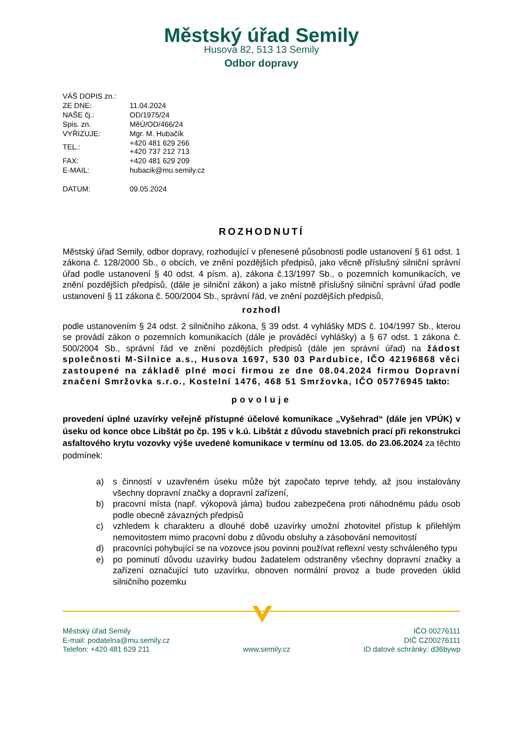Městský úřad Semily
Husova 82, 513 13 Semily
Odbor dopravy
| VÁŠ DOPIS zn.: | |
| ZE DNE: | 11.04.2024 |
| NAŠE čj.: | OD/1975/24 |
| Spis. zn. | MěÚ/OD/466/24 |
| VYŘIZUJE: | Mgr. M. Hubačík |
| TEL.: | +420 481 629 266 +420 737 212 713 |
| FAX: | +420 481 629 209 |
| E-MAIL: | hubacik@mu.semily.cz |
| DATUM: | 09.05.2024 |
ROZHODNUTÍ
Městský úřad Semily, odbor dopravy, rozhodující v přenesené působnosti podle ustanovení § 61 odst. 1 zákona č. 128/2000 Sb., o obcích, ve znění pozdějších předpisů, jako věcně příslušný silniční správní úřad podle ustanovení § 40 odst. 4 písm. a), zákona č.13/1997 Sb., o pozemních komunikacích, ve znění pozdějších předpisů, (dále je silniční zákon) a jako místně příslušný silniční správní úřad podle ustanovení § 11 zákona č. 500/2004 Sb., správní řád, ve znění pozdějších předpisů,
rozhodl
podle ustanovením § 24 odst. 2 silničního zákona, § 39 odst. 4 vyhlášky MDS č. 104/1997 Sb., kterou se provádí zákon o pozemních komunikacích (dále je prováděcí vyhlášky) a § 67 odst. 1 zákona č. 500/2004 Sb., správní řád ve znění pozdějších předpisů (dále jen správní úřad) na žádost společnosti M-Silnice a.s., Husova 1697, 530 03 Pardubice, IČO 42196868 věci zastoupené na základě plné moci firmou ze dne 08.04.2024 firmou Dopravní značení Smržovka s.r.o., Kostelní 1476, 468 51 Smržovka, IČO 05776945 takto:
povoluje
provedení úplné uzavírky veřejně přístupné účelové komunikace „Vyšehrad“ (dále jen VPÚK) v úseku od konce obce Libštát po čp. 195 v k.ú. Libštát z důvodu stavebních prací při rekonstrukci asfaltového krytu vozovky výše uvedené komunikace v termínu od 13.05. do 23.06.2024 za těchto podmínek:
a) s činností v uzavřeném úseku může být započato teprve tehdy, až jsou instalovány všechny dopravní značky a dopravní zařízení,
b) pracovní místa (např. výkopová jáma) budou zabezpečena proti náhodnému pádu osob podle obecně závazných předpisů
c) vzhledem k charakteru a dlouhé době uzavírky umožní zhotovitel přístup k přilehlým nemovitostem mimo pracovní dobu z důvodu obsluhy a zásobování nemovitostí
d) pracovníci pohybující se na vozovce jsou povinni používat reflexní vesty schváleného typu
e) po pominutí důvodu uzavírky budou žadatelem odstraněny všechny dopravní značky a zařízení označující tuto uzavírku, obnoven normální provoz a bude proveden úklid silničního pozemku
Městský úřad Semily
E-mail: podatelna@mu.semily.cz
Telefon: +420 481 629 211
www.semily.cz IČO 00276111
DIČ CZ00276111
ID datové schránky: d36bywp